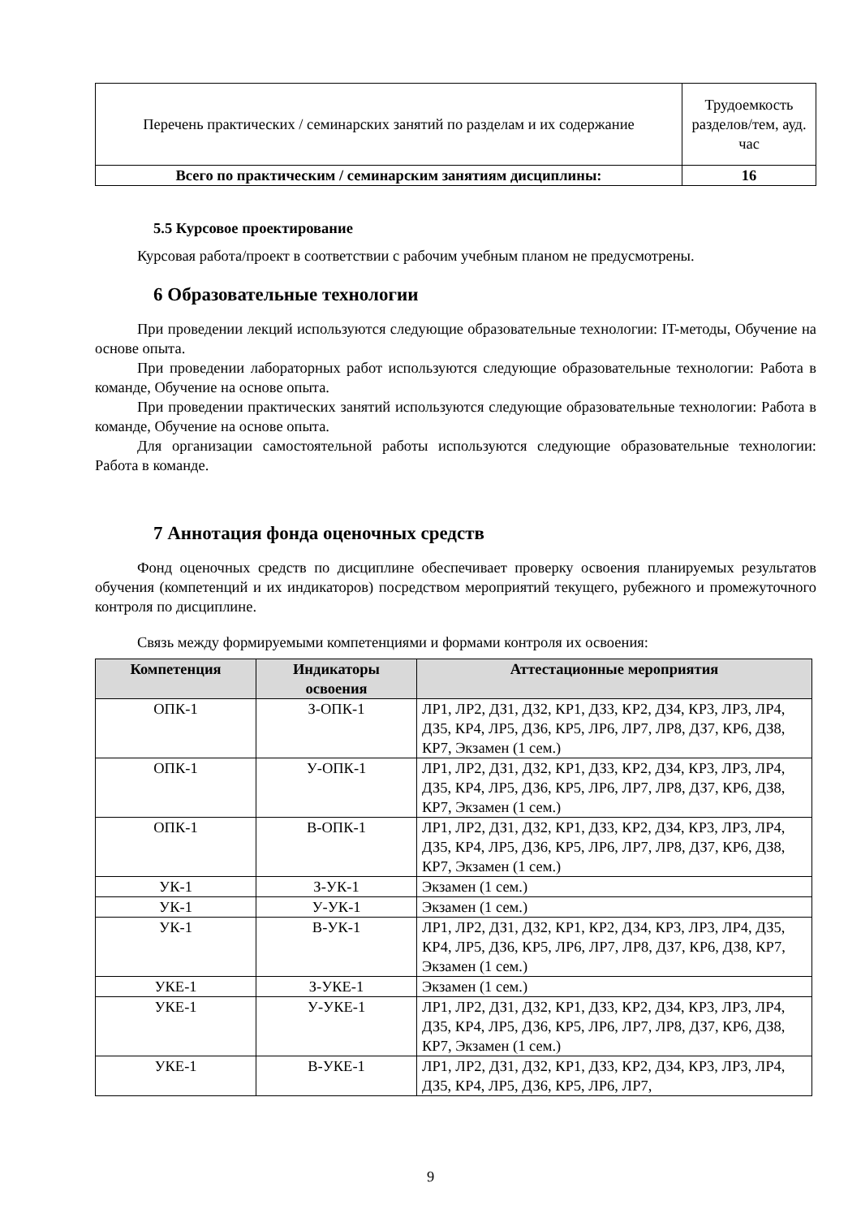| Перечень практических / семинарских занятий по разделам и их содержание | Трудоемкость разделов/тем, ауд. час |
| Всего по практическим / семинарским занятиям дисциплины: | 16 |
5.5 Курсовое проектирование
Курсовая работа/проект в соответствии с рабочим учебным планом не предусмотрены.
6 Образовательные технологии
При проведении лекций используются следующие образовательные технологии: IT-методы, Обучение на основе опыта.
При проведении лабораторных работ используются следующие образовательные технологии: Работа в команде, Обучение на основе опыта.
При проведении практических занятий используются следующие образовательные технологии: Работа в команде, Обучение на основе опыта.
Для организации самостоятельной работы используются следующие образовательные технологии: Работа в команде.
7 Аннотация фонда оценочных средств
Фонд оценочных средств по дисциплине обеспечивает проверку освоения планируемых результатов обучения (компетенций и их индикаторов) посредством мероприятий текущего, рубежного и промежуточного контроля по дисциплине.
Связь между формируемыми компетенциями и формами контроля их освоения:
| Компетенция | Индикаторы освоения | Аттестационные мероприятия |
| --- | --- | --- |
| ОПК-1 | З-ОПК-1 | ЛР1, ЛР2, ДЗ1, ДЗ2, КР1, ДЗ3, КР2, ДЗ4, КР3, ЛР3, ЛР4, ДЗ5, КР4, ЛР5, ДЗ6, КР5, ЛР6, ЛР7, ЛР8, ДЗ7, КР6, ДЗ8, КР7, Экзамен (1 сем.) |
| ОПК-1 | У-ОПК-1 | ЛР1, ЛР2, ДЗ1, ДЗ2, КР1, ДЗ3, КР2, ДЗ4, КР3, ЛР3, ЛР4, ДЗ5, КР4, ЛР5, ДЗ6, КР5, ЛР6, ЛР7, ЛР8, ДЗ7, КР6, ДЗ8, КР7, Экзамен (1 сем.) |
| ОПК-1 | В-ОПК-1 | ЛР1, ЛР2, ДЗ1, ДЗ2, КР1, ДЗ3, КР2, ДЗ4, КР3, ЛР3, ЛР4, ДЗ5, КР4, ЛР5, ДЗ6, КР5, ЛР6, ЛР7, ЛР8, ДЗ7, КР6, ДЗ8, КР7, Экзамен (1 сем.) |
| УК-1 | З-УК-1 | Экзамен (1 сем.) |
| УК-1 | У-УК-1 | Экзамен (1 сем.) |
| УК-1 | В-УК-1 | ЛР1, ЛР2, ДЗ1, ДЗ2, КР1, КР2, ДЗ4, КР3, ЛР3, ЛР4, ДЗ5, КР4, ЛР5, ДЗ6, КР5, ЛР6, ЛР7, ЛР8, ДЗ7, КР6, ДЗ8, КР7, Экзамен (1 сем.) |
| УКЕ-1 | З-УКЕ-1 | Экзамен (1 сем.) |
| УКЕ-1 | У-УКЕ-1 | ЛР1, ЛР2, ДЗ1, ДЗ2, КР1, ДЗ3, КР2, ДЗ4, КР3, ЛР3, ЛР4, ДЗ5, КР4, ЛР5, ДЗ6, КР5, ЛР6, ЛР7, ЛР8, ДЗ7, КР6, ДЗ8, КР7, Экзамен (1 сем.) |
| УКЕ-1 | В-УКЕ-1 | ЛР1, ЛР2, ДЗ1, ДЗ2, КР1, ДЗ3, КР2, ДЗ4, КР3, ЛР3, ЛР4, ДЗ5, КР4, ЛР5, ДЗ6, КР5, ЛР6, ЛР7, |
9